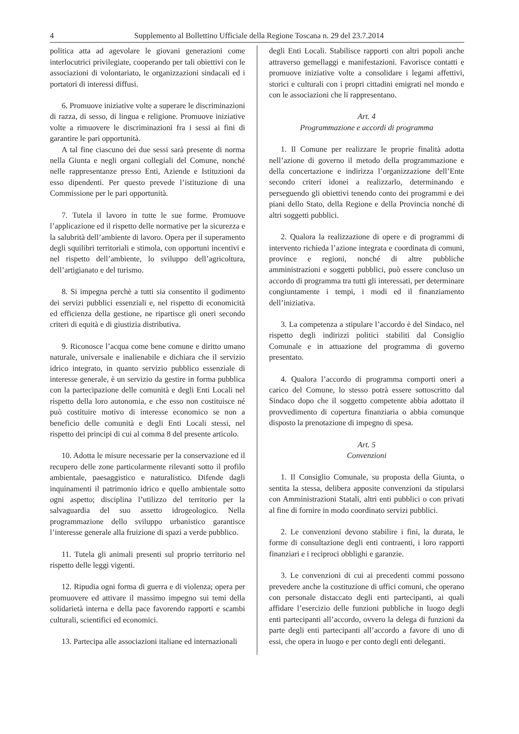4 Supplemento al Bollettino Ufficiale della Regione Toscana n. 29 del 23.7.2014
politica atta ad agevolare le giovani generazioni come interlocutrici privilegiate, cooperando per tali obiettivi con le associazioni di volontariato, le organizzazioni sindacali ed i portatori di interessi diffusi.
6. Promuove iniziative volte a superare le discriminazioni di razza, di sesso, di lingua e religione. Promuove iniziative volte a rimuovere le discriminazioni fra i sessi ai fini di garantire le pari opportunità.
A tal fine ciascuno dei due sessi sarà presente di norma nella Giunta e negli organi collegiali del Comune, nonché nelle rappresentanze presso Enti, Aziende e Istituzioni da esso dipendenti. Per questo prevede l’istituzione di una Commissione per le pari opportunità.
7. Tutela il lavoro in tutte le sue forme. Promuove l’applicazione ed il rispetto delle normative per la sicurezza e la salubrità dell’ambiente di lavoro. Opera per il superamento degli squilibri territoriali e stimola, con opportuni incentivi e nel rispetto dell’ambiente, lo sviluppo dell’agricoltura, dell’artigianato e del turismo.
8. Si impegna perchè a tutti sia consentito il godimento dei servizi pubblici essenziali e, nel rispetto di economicità ed efficienza della gestione, ne ripartisce gli oneri secondo criteri di equità e di giustizia distributiva.
9. Riconosce l’acqua come bene comune e diritto umano naturale, universale e inalienabile e dichiara che il servizio idrico integrato, in quanto servizio pubblico essenziale di interesse generale, è un servizio da gestire in forma pubblica con la partecipazione delle comunità e degli Enti Locali nel rispetto della loro autonomia, e che esso non costituisce né può costituire motivo di interesse economico se non a beneficio delle comunità e degli Enti Locali stessi, nel rispetto dei principi di cui al comma 8 del presente articolo.
10. Adotta le misure necessarie per la conservazione ed il recupero delle zone particolarmente rilevanti sotto il profilo ambientale, paesaggistico e naturalistico. Difende dagli inquinamenti il patrimonio idrico e quello ambientale sotto ogni aspetto; disciplina l’utilizzo del territorio per la salvaguardia del suo assetto idrogeologico. Nella programmazione dello sviluppo urbanistico garantisce l’interesse generale alla fruizione di spazi a verde pubblico.
11. Tutela gli animali presenti sul proprio territorio nel rispetto delle leggi vigenti.
12. Ripudia ogni forma di guerra e di violenza; opera per promuovere ed attivare il massimo impegno sui temi della solidarietà interna e della pace favorendo rapporti e scambi culturali, scientifici ed economici.
13. Partecipa alle associazioni italiane ed internazionali
degli Enti Locali. Stabilisce rapporti con altri popoli anche attraverso gemellaggi e manifestazioni. Favorisce contatti e promuove iniziative volte a consolidare i legami affettivi, storici e culturali con i propri cittadini emigrati nel mondo e con le associazioni che li rappresentano.
Art. 4
Programmazione e accordi di programma
1. Il Comune per realizzare le proprie finalità adotta nell’azione di governo il metodo della programmazione e della concertazione e indirizza l’organizzazione dell’Ente secondo criteri idonei a realizzarlo, determinando e perseguendo gli obiettivi tenendo conto dei programmi e dei piani dello Stato, della Regione e della Provincia nonché di altri soggetti pubblici.
2. Qualora la realizzazione di opere e di programmi di intervento richieda l’azione integrata e coordinata di comuni, province e regioni, nonché di altre pubbliche amministrazioni e soggetti pubblici, può essere concluso un accordo di programma tra tutti gli interessati, per determinare congiuntamente i tempi, i modi ed il finanziamento dell’iniziativa.
3. La competenza a stipulare l’accordo è del Sindaco, nel rispetto degli indirizzi politici stabiliti dal Consiglio Comunale e in attuazione del programma di governo presentato.
4. Qualora l’accordo di programma comporti oneri a carico del Comune, lo stesso potrà essere sottoscritto dal Sindaco dopo che il soggetto competente abbia adottato il provvedimento di copertura finanziaria o abbia comunque disposto la prenotazione di impegno di spesa.
Art. 5
Convenzioni
1. Il Consiglio Comunale, su proposta della Giunta, o sentita la stessa, delibera apposite convenzioni da stipularsi con Amministrazioni Statali, altri enti pubblici o con privati al fine di fornire in modo coordinato servizi pubblici.
2. Le convenzioni devono stabilire i fini, la durata, le forme di consultazione degli enti contraenti, i loro rapporti finanziari e i reciproci obblighi e garanzie.
3. Le convenzioni di cui ai precedenti commi possono prevedere anche la costituzione di uffici comuni, che operano con personale distaccato degli enti partecipanti, ai quali affidare l’esercizio delle funzioni pubbliche in luogo degli enti partecipanti all’accordo, ovvero la delega di funzioni da parte degli enti partecipanti all’accordo a favore di uno di essi, che opera in luogo e per conto degli enti deleganti.